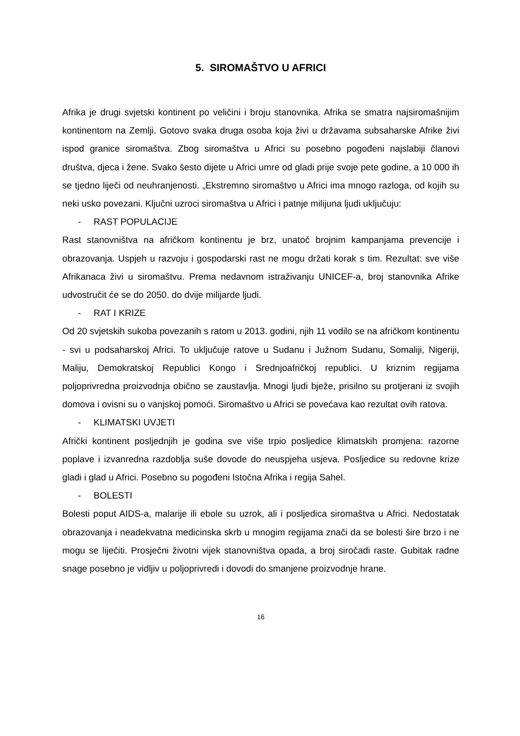5. SIROMAŠTVO U AFRICI
Afrika je drugi svjetski kontinent po veličini i broju stanovnika. Afrika se smatra najsiromašnijim kontinentom na Zemlji. Gotovo svaka druga osoba koja živi u državama subsaharske Afrike živi ispod granice siromaštva. Zbog siromaštva u Africi su posebno pogođeni najslabiji članovi društva, djeca i žene. Svako šesto dijete u Africi umre od gladi prije svoje pete godine, a 10 000 ih se tjedno liječi od neuhranjenosti. „Ekstremno siromaštvo u Africi ima mnogo razloga, od kojih su neki usko povezani. Ključni uzroci siromaštva u Africi i patnje milijuna ljudi uključuju:
- RAST POPULACIJE
Rast stanovništva na afričkom kontinentu je brz, unatoč brojnim kampanjama prevencije i obrazovanja. Uspjeh u razvoju i gospodarski rast ne mogu držati korak s tim. Rezultat: sve više Afrikanaca živi u siromaštvu. Prema nedavnom istraživanju UNICEF-a, broj stanovnika Afrike udvostručit će se do 2050. do dvije milijarde ljudi.
- RAT I KRIZE
Od 20 svjetskih sukoba povezanih s ratom u 2013. godini, njih 11 vodilo se na afričkom kontinentu - svi u podsaharskoj Africi. To uključuje ratove u Sudanu i Južnom Sudanu, Somaliji, Nigeriji, Maliju, Demokratskoj Republici Kongo i Srednjoafričkoj republici. U kriznim regijama poljoprivredna proizvodnja obično se zaustavlja. Mnogi ljudi bježe, prisilno su protjerani iz svojih domova i ovisni su o vanjskoj pomoći. Siromaštvo u Africi se povećava kao rezultat ovih ratova.
- KLIMATSKI UVJETI
Afrički kontinent posljednjih je godina sve više trpio posljedice klimatskih promjena: razorne poplave i izvanredna razdoblja suše dovode do neuspjeha usjeva. Posljedice su redovne krize gladi i glad u Africi. Posebno su pogođeni Istočna Afrika i regija Sahel.
- BOLESTI
Bolesti poput AIDS-a, malarije ili ebole su uzrok, ali i posljedica siromaštva u Africi. Nedostatak obrazovanja i neadekvatna medicinska skrb u mnogim regijama znači da se bolesti šire brzo i ne mogu se liječiti. Prosječni životni vijek stanovništva opada, a broj siročadi raste. Gubitak radne snage posebno je vidljiv u poljoprivredi i dovodi do smanjene proizvodnje hrane.
16